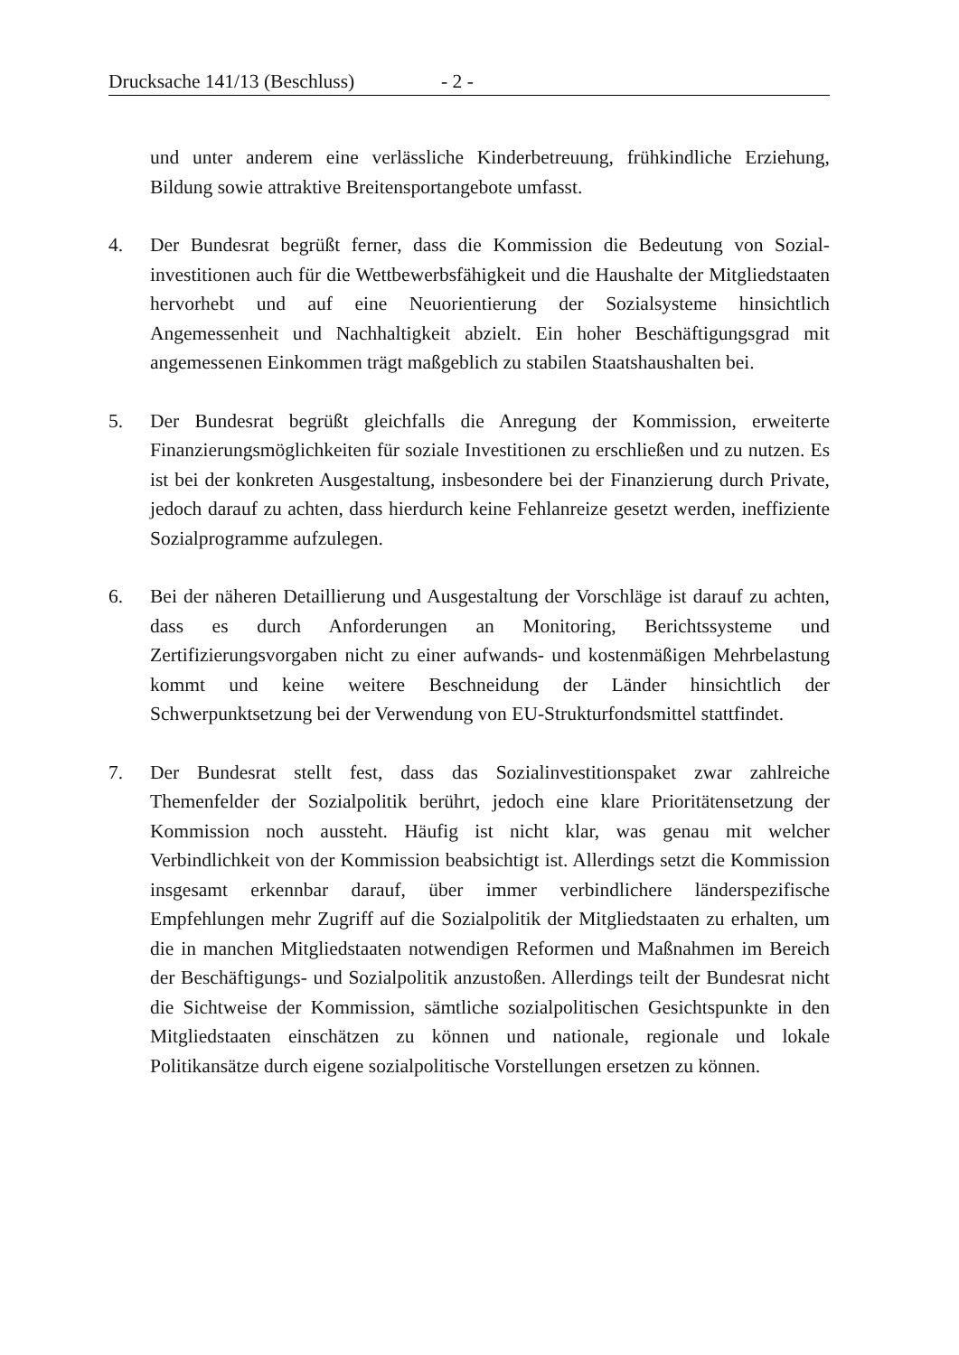Drucksache 141/13 (Beschluss) - 2 -
und unter anderem eine verlässliche Kinderbetreuung, frühkindliche Erziehung, Bildung sowie attraktive Breitensportangebote umfasst.
4. Der Bundesrat begrüßt ferner, dass die Kommission die Bedeutung von Sozial­investitionen auch für die Wettbewerbsfähigkeit und die Haushalte der Mit­gliedstaaten hervorhebt und auf eine Neuorientierung der Sozialsysteme hinsichtlich Angemessenheit und Nachhaltigkeit abzielt. Ein hoher Beschäfti­gungsgrad mit angemessenen Einkommen trägt maßgeblich zu stabilen Staats­haushalten bei.
5. Der Bundesrat begrüßt gleichfalls die Anregung der Kommission, erweiterte Finanzierungsmöglichkeiten für soziale Investitionen zu erschließen und zu nutzen. Es ist bei der konkreten Ausgestaltung, insbesondere bei der Finanzierung durch Private, jedoch darauf zu achten, dass hierdurch keine Fehlanreize gesetzt werden, ineffiziente Sozialprogramme aufzulegen.
6. Bei der näheren Detaillierung und Ausgestaltung der Vorschläge ist darauf zu achten, dass es durch Anforderungen an Monitoring, Berichtssysteme und Zertifizierungsvorgaben nicht zu einer aufwands- und kostenmäßigen Mehrbelastung kommt und keine weitere Beschneidung der Länder hinsichtlich der Schwerpunktsetzung bei der Verwendung von EU-Strukturfondsmittel stattfindet.
7. Der Bundesrat stellt fest, dass das Sozialinvestitionspaket zwar zahlreiche Themenfelder der Sozialpolitik berührt, jedoch eine klare Prioritätensetzung der Kommission noch aussteht. Häufig ist nicht klar, was genau mit welcher Verbindlichkeit von der Kommission beabsichtigt ist. Allerdings setzt die Kommission insgesamt erkennbar darauf, über immer verbindlichere länder­spezifische Empfehlungen mehr Zugriff auf die Sozialpolitik der Mitglied­staaten zu erhalten, um die in manchen Mitgliedstaaten notwendigen Reformen und Maßnahmen im Bereich der Beschäftigungs- und Sozialpolitik anzustoßen. Allerdings teilt der Bundesrat nicht die Sichtweise der Kommission, sämtliche sozialpolitischen Gesichtspunkte in den Mitgliedstaaten einschätzen zu können und nationale, regionale und lokale Politikansätze durch eigene sozialpolitische Vorstellungen ersetzen zu können.